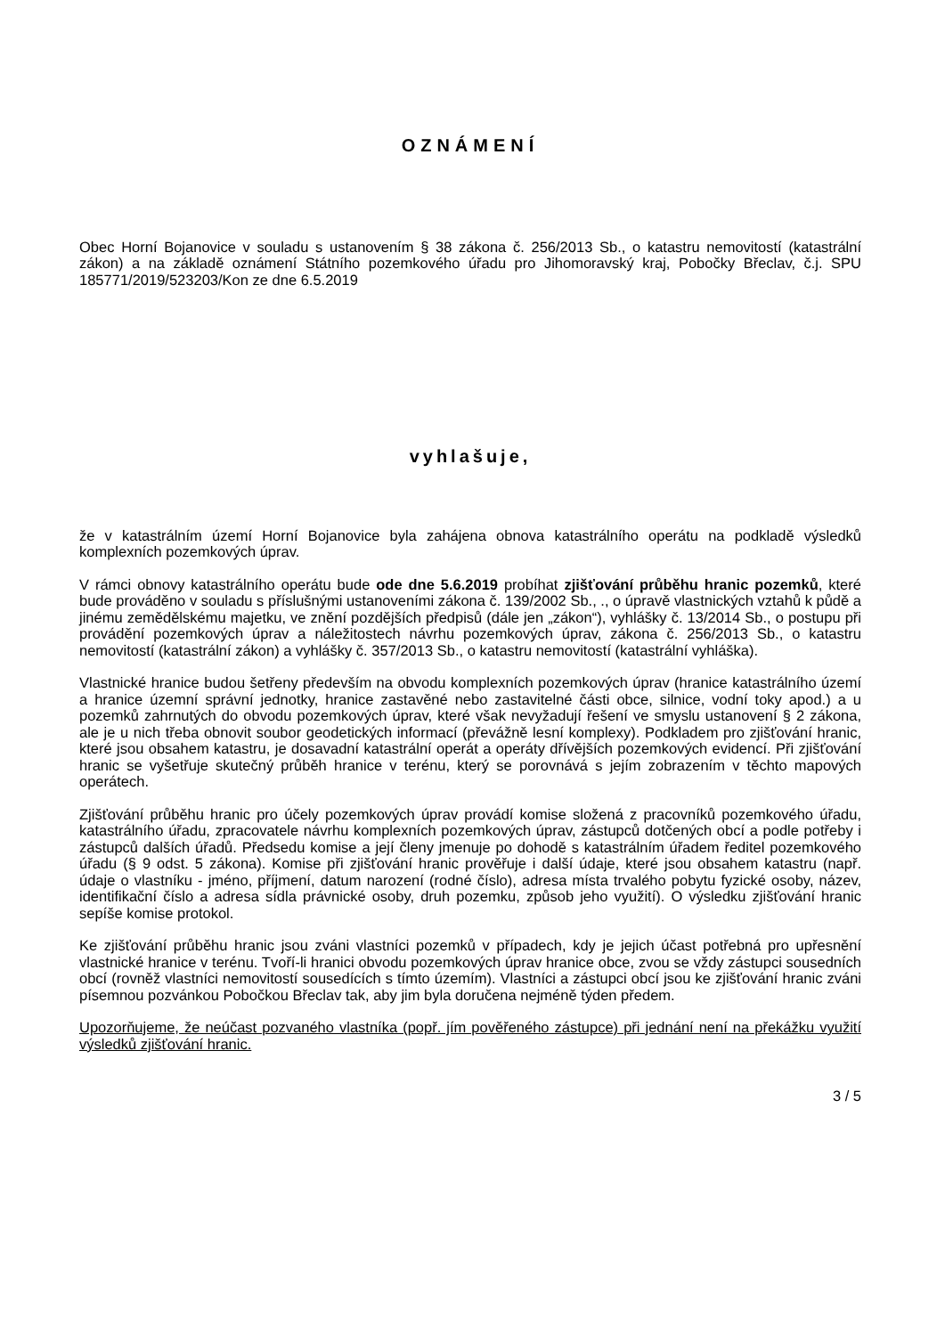OZNÁMENÍ
Obec Horní Bojanovice v souladu s ustanovením § 38 zákona č. 256/2013 Sb., o katastru nemovitostí (katastrální zákon) a na základě oznámení Státního pozemkového úřadu pro Jihomoravský kraj, Pobočky Břeclav, č.j. SPU 185771/2019/523203/Kon ze dne 6.5.2019
vyhlašuje,
že v katastrálním území Horní Bojanovice byla zahájena obnova katastrálního operátu na podkladě výsledků komplexních pozemkových úprav.
V rámci obnovy katastrálního operátu bude ode dne 5.6.2019 probíhat zjišťování průběhu hranic pozemků, které bude prováděno v souladu s příslušnými ustanoveními zákona č. 139/2002 Sb., ., o úpravě vlastnických vztahů k půdě a jinému zemědělskému majetku, ve znění pozdějších předpisů (dále jen „zákon“), vyhlášky č. 13/2014 Sb., o postupu při provádění pozemkových úprav a náležitostech návrhu pozemkových úprav, zákona č. 256/2013 Sb., o katastru nemovitostí (katastrální zákon) a vyhlášky č. 357/2013 Sb., o katastru nemovitostí (katastrální vyhláška).
Vlastnické hranice budou šetřeny především na obvodu komplexních pozemkových úprav (hranice katastrálního území a hranice územní správní jednotky, hranice zastavěné nebo zastavitelné části obce, silnice, vodní toky apod.) a u pozemků zahrnutých do obvodu pozemkových úprav, které však nevyžadují řešení ve smyslu ustanovení § 2 zákona, ale je u nich třeba obnovit soubor geodetických informací (převážně lesní komplexy). Podkladem pro zjišťování hranic, které jsou obsahem katastru, je dosavadní katastrální operát a operáty dřívějších pozemkových evidencí. Při zjišťování hranic se vyšetřuje skutečný průběh hranice v terénu, který se porovnává s jejím zobrazením v těchto mapových operátech.
Zjišťování průběhu hranic pro účely pozemkových úprav provádí komise složená z pracovníků pozemkového úřadu, katastrálního úřadu, zpracovatele návrhu komplexních pozemkových úprav, zástupců dotčených obcí a podle potřeby i zástupců dalších úřadů. Předsedu komise a její členy jmenuje po dohodě s katastrálním úřadem ředitel pozemkového úřadu (§ 9 odst. 5 zákona). Komise při zjišťování hranic prověřuje i další údaje, které jsou obsahem katastru (např. údaje o vlastníku - jméno, příjmení, datum narození (rodné číslo), adresa místa trvalého pobytu fyzické osoby, název, identifikační číslo a adresa sídla právnické osoby, druh pozemku, způsob jeho využití). O výsledku zjišťování hranic sepíše komise protokol.
Ke zjišťování průběhu hranic jsou zváni vlastníci pozemků v případech, kdy je jejich účast potřebná pro upřesnění vlastnické hranice v terénu. Tvoří-li hranici obvodu pozemkových úprav hranice obce, zvou se vždy zástupci sousedních obcí (rovněž vlastníci nemovitostí sousedících s tímto územím). Vlastníci a zástupci obcí jsou ke zjišťování hranic zváni písemnou pozvánkou Pobočkou Břeclav tak, aby jim byla doručena nejméně týden předem.
Upozorňujeme, že neúčast pozvaného vlastníka (popř. jím pověřeného zástupce) při jednání není na překážku využití výsledků zjišťování hranic.
3 / 5